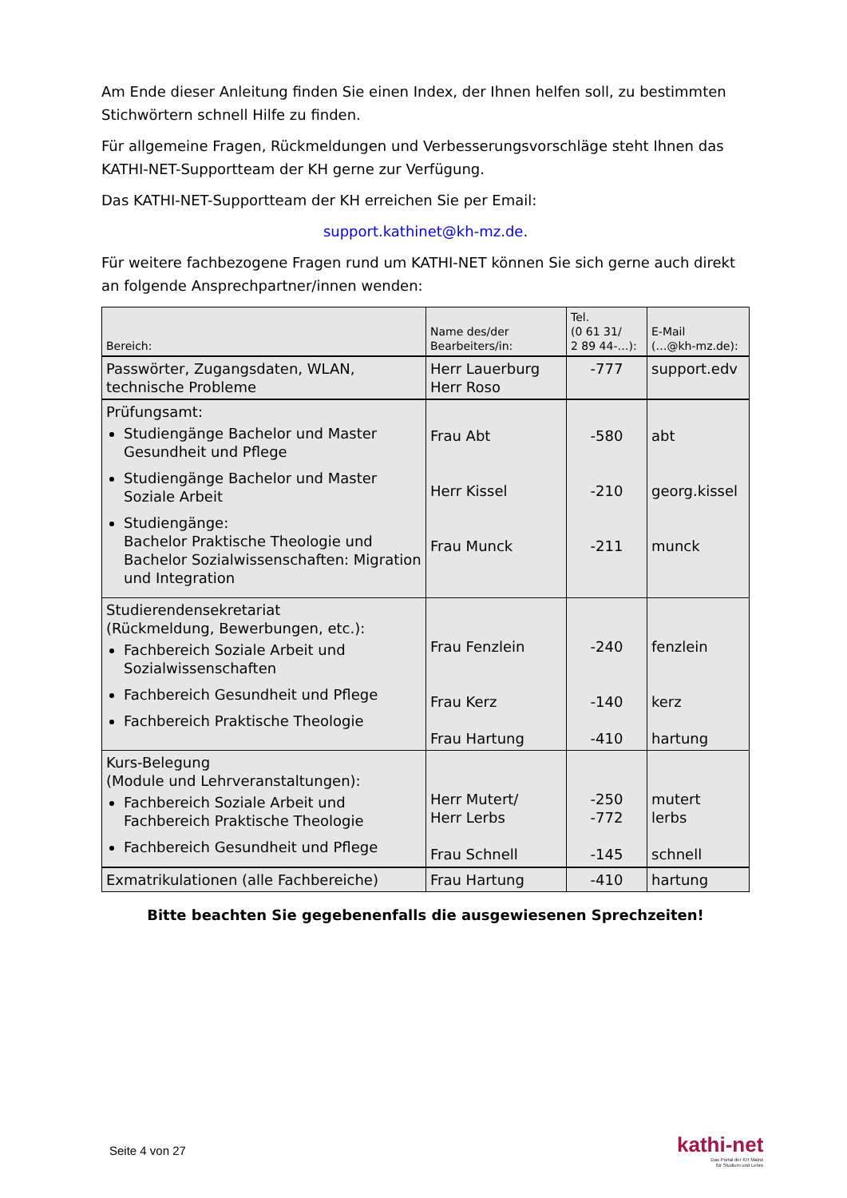Am Ende dieser Anleitung finden Sie einen Index, der Ihnen helfen soll, zu bestimmten Stichwörtern schnell Hilfe zu finden.
Für allgemeine Fragen, Rückmeldungen und Verbesserungsvorschläge steht Ihnen das KATHI-NET-Supportteam der KH gerne zur Verfügung.
Das KATHI-NET-Supportteam der KH erreichen Sie per Email:
support.kathinet@kh-mz.de.
Für weitere fachbezogene Fragen rund um KATHI-NET können Sie sich gerne auch direkt an folgende Ansprechpartner/innen wenden:
| Bereich: | Name des/der Bearbeiters/in: | Tel. (0 61 31/ 2 89 44-…): | E-Mail (…@kh-mz.de): |
| --- | --- | --- | --- |
| Passwörter, Zugangsdaten, WLAN, technische Probleme | Herr Lauerburg Herr Roso | -777 | support.edv |
| Prüfungsamt: Studiengänge Bachelor und Master Gesundheit und Pflege Studiengänge Bachelor und Master Soziale Arbeit Studiengänge: Bachelor Praktische Theologie und Bachelor Sozialwissenschaften: Migration und Integration | Frau Abt Herr Kissel Frau Munck | -580 -210 -211 | abt georg.kissel munck |
| Studierendensekretariat (Rückmeldung, Bewerbungen, etc.): Fachbereich Soziale Arbeit und Sozialwissenschaften Fachbereich Gesundheit und Pflege Fachbereich Praktische Theologie | Frau Fenzlein Frau Kerz Frau Hartung | -240 -140 -410 | fenzlein kerz hartung |
| Kurs-Belegung (Module und Lehrveranstaltungen): Fachbereich Soziale Arbeit und Fachbereich Praktische Theologie Fachbereich Gesundheit und Pflege | Herr Mutert/ Herr Lerbs Frau Schnell | -250 -772 -145 | mutert lerbs schnell |
| Exmatrikulationen (alle Fachbereiche) | Frau Hartung | -410 | hartung |
Bitte beachten Sie gegebenenfalls die ausgewiesenen Sprechzeiten!
Seite 4 von 27
kathi-net
Das Portal der KH Mainz
für Studium und Lehre